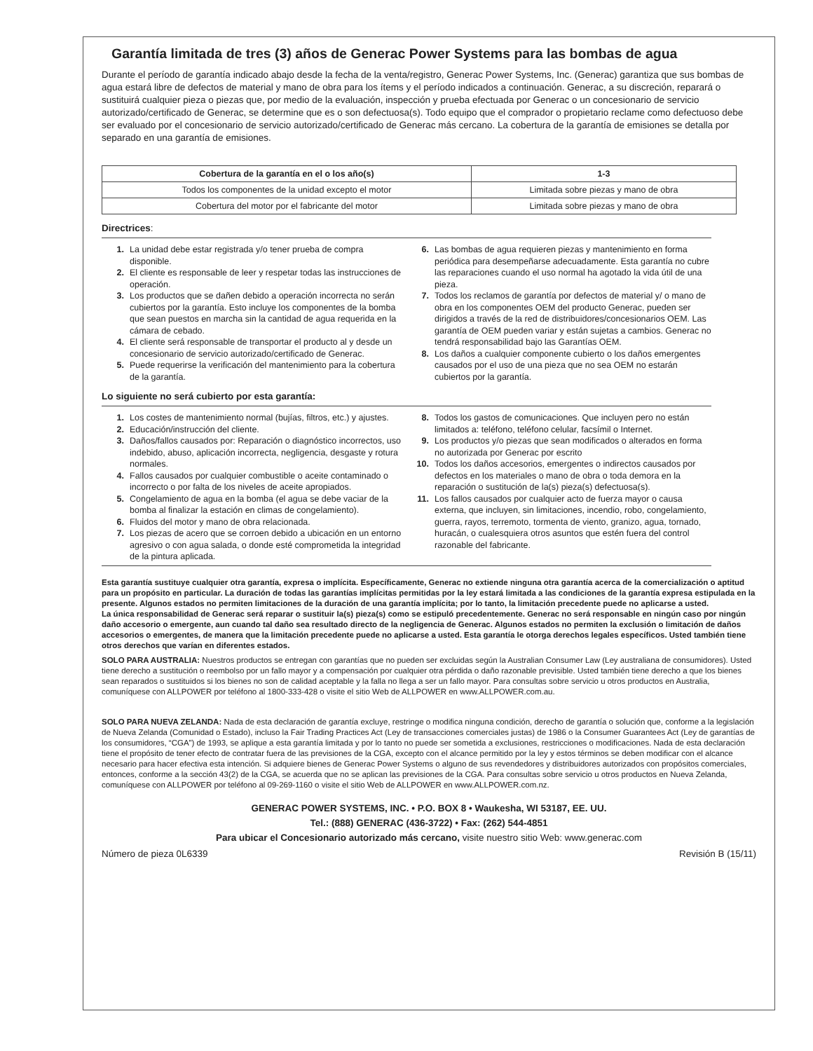Garantía limitada de tres (3) años de Generac Power Systems para las bombas de agua
Durante el período de garantía indicado abajo desde la fecha de la venta/registro, Generac Power Systems, Inc. (Generac) garantiza que sus bombas de agua estará libre de defectos de material y mano de obra para los ítems y el período indicados a continuación. Generac, a su discreción, reparará o sustituirá cualquier pieza o piezas que, por medio de la evaluación, inspección y prueba efectuada por Generac o un concesionario de servicio autorizado/certificado de Generac, se determine que es o son defectuosa(s). Todo equipo que el comprador o propietario reclame como defectuoso debe ser evaluado por el concesionario de servicio autorizado/certificado de Generac más cercano. La cobertura de la garantía de emisiones se detalla por separado en una garantía de emisiones.
| Cobertura de la garantía en el o los año(s) | 1-3 |
| --- | --- |
| Todos los componentes de la unidad excepto el motor | Limitada sobre piezas y mano de obra |
| Cobertura del motor por el fabricante del motor | Limitada sobre piezas y mano de obra |
Directrices:
1. La unidad debe estar registrada y/o tener prueba de compra disponible.
2. El cliente es responsable de leer y respetar todas las instrucciones de operación.
3. Los productos que se dañen debido a operación incorrecta no serán cubiertos por la garantía. Esto incluye los componentes de la bomba que sean puestos en marcha sin la cantidad de agua requerida en la cámara de cebado.
4. El cliente será responsable de transportar el producto al y desde un concesionario de servicio autorizado/certificado de Generac.
5. Puede requerirse la verificación del mantenimiento para la cobertura de la garantía.
6. Las bombas de agua requieren piezas y mantenimiento en forma periódica para desempeñarse adecuadamente. Esta garantía no cubre las reparaciones cuando el uso normal ha agotado la vida útil de una pieza.
7. Todos los reclamos de garantía por defectos de material y/ o mano de obra en los componentes OEM del producto Generac, pueden ser dirigidos a través de la red de distribuidores/concesionarios OEM. Las garantía de OEM pueden variar y están sujetas a cambios. Generac no tendrá responsabilidad bajo las Garantías OEM.
8. Los daños a cualquier componente cubierto o los daños emergentes causados por el uso de una pieza que no sea OEM no estarán cubiertos por la garantía.
Lo siguiente no será cubierto por esta garantía:
1. Los costes de mantenimiento normal (bujías, filtros, etc.) y ajustes.
2. Educación/instrucción del cliente.
3. Daños/fallos causados por: Reparación o diagnóstico incorrectos, uso indebido, abuso, aplicación incorrecta, negligencia, desgaste y rotura normales.
4. Fallos causados por cualquier combustible o aceite contaminado o incorrecto o por falta de los niveles de aceite apropiados.
5. Congelamiento de agua en la bomba (el agua se debe vaciar de la bomba al finalizar la estación en climas de congelamiento).
6. Fluidos del motor y mano de obra relacionada.
7. Los piezas de acero que se corroen debido a ubicación en un entorno agresivo o con agua salada, o donde esté comprometida la integridad de la pintura aplicada.
8. Todos los gastos de comunicaciones. Que incluyen pero no están limitados a: teléfono, teléfono celular, facsímil o Internet.
9. Los productos y/o piezas que sean modificados o alterados en forma no autorizada por Generac por escrito
10. Todos los daños accesorios, emergentes o indirectos causados por defectos en los materiales o mano de obra o toda demora en la reparación o sustitución de la(s) pieza(s) defectuosa(s).
11. Los fallos causados por cualquier acto de fuerza mayor o causa externa, que incluyen, sin limitaciones, incendio, robo, congelamiento, guerra, rayos, terremoto, tormenta de viento, granizo, agua, tornado, huracán, o cualesquiera otros asuntos que estén fuera del control razonable del fabricante.
Esta garantía sustituye cualquier otra garantía, expresa o implícita. Específicamente, Generac no extiende ninguna otra garantía acerca de la comercialización o aptitud para un propósito en particular. La duración de todas las garantías implícitas permitidas por la ley estará limitada a las condiciones de la garantía expresa estipulada en la presente. Algunos estados no permiten limitaciones de la duración de una garantía implícita; por lo tanto, la limitación precedente puede no aplicarse a usted.
La única responsabilidad de Generac será reparar o sustituir la(s) pieza(s) como se estipuló precedentemente. Generac no será responsable en ningún caso por ningún daño accesorio o emergente, aun cuando tal daño sea resultado directo de la negligencia de Generac. Algunos estados no permiten la exclusión o limitación de daños accesorios o emergentes, de manera que la limitación precedente puede no aplicarse a usted. Esta garantía le otorga derechos legales específicos. Usted también tiene otros derechos que varían en diferentes estados.
SOLO PARA AUSTRALIA: Nuestros productos se entregan con garantías que no pueden ser excluidas según la Australian Consumer Law (Ley australiana de consumidores). Usted tiene derecho a sustitución o reembolso por un fallo mayor y a compensación por cualquier otra pérdida o daño razonable previsible. Usted también tiene derecho a que los bienes sean reparados o sustituidos si los bienes no son de calidad aceptable y la falla no llega a ser un fallo mayor. Para consultas sobre servicio u otros productos en Australia, comuníquese con ALLPOWER por teléfono al 1800-333-428 o visite el sitio Web de ALLPOWER en www.ALLPOWER.com.au.
SOLO PARA NUEVA ZELANDA: Nada de esta declaración de garantía excluye, restringe o modifica ninguna condición, derecho de garantía o solución que, conforme a la legislación de Nueva Zelanda (Comunidad o Estado), incluso la Fair Trading Practices Act (Ley de transacciones comerciales justas) de 1986 o la Consumer Guarantees Act (Ley de garantías de los consumidores, “CGA”) de 1993, se aplique a esta garantía limitada y por lo tanto no puede ser sometida a exclusiones, restricciones o modificaciones. Nada de esta declaración tiene el propósito de tener efecto de contratar fuera de las previsiones de la CGA, excepto con el alcance permitido por la ley y estos términos se deben modificar con el alcance necesario para hacer efectiva esta intención. Si adquiere bienes de Generac Power Systems o alguno de sus revendedores y distribuidores autorizados con propósitos comerciales, entonces, conforme a la sección 43(2) de la CGA, se acuerda que no se aplican las previsiones de la CGA. Para consultas sobre servicio u otros productos en Nueva Zelanda, comuníquese con ALLPOWER por teléfono al 09-269-1160 o visite el sitio Web de ALLPOWER en www.ALLPOWER.com.nz.
GENERAC POWER SYSTEMS, INC. • P.O. BOX 8 • Waukesha, WI 53187, EE. UU.
Tel.: (888) GENERAC (436-3722) • Fax: (262) 544-4851
Para ubicar el Concesionario autorizado más cercano, visite nuestro sitio Web: www.generac.com
Número de pieza 0L6339 Revisión B (15/11)